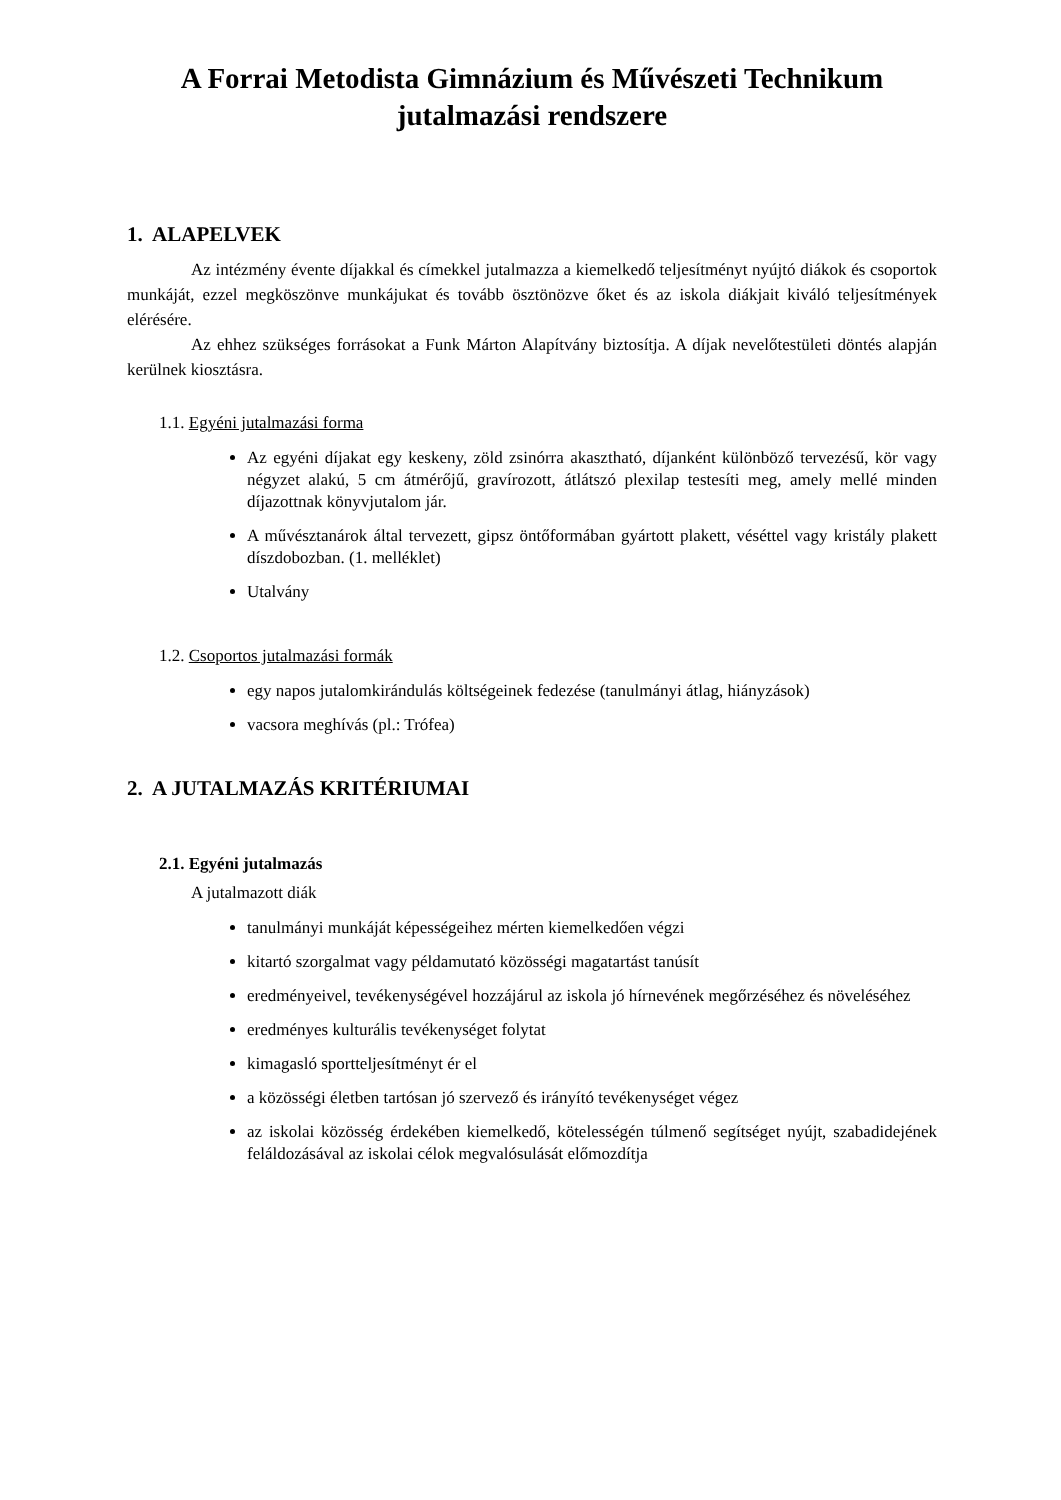A Forrai Metodista Gimnázium és Művészeti Technikum
jutalmazási rendszere
1. ALAPELVEK
Az intézmény évente díjakkal és címekkel jutalmazza a kiemelkedő teljesítményt nyújtó diákok és csoportok munkáját, ezzel megköszönve munkájukat és tovább ösztönözve őket és az iskola diákjait kiváló teljesítmények elérésére.
Az ehhez szükséges forrásokat a Funk Márton Alapítvány biztosítja. A díjak nevelőtestületi döntés alapján kerülnek kiosztásra.
1.1. Egyéni jutalmazási forma
Az egyéni díjakat egy keskeny, zöld zsinórra akasztható, díjanként különböző tervezésű, kör vagy négyzet alakú, 5 cm átmérőjű, gravírozott, átlátszó plexilap testesíti meg, amely mellé minden díjazottnak könyvjutalom jár.
A művésztanárok által tervezett, gipsz öntőformában gyártott plakett, véséttel vagy kristály plakett díszdobozban. (1. melléklet)
Utalvány
1.2. Csoportos jutalmazási formák
egy napos jutalomkirándulás költségeinek fedezése (tanulmányi átlag, hiányzások)
vacsora meghívás (pl.: Trófea)
2. A JUTALMAZÁS KRITÉRIUMAI
2.1. Egyéni jutalmazás
A jutalmazott diák
tanulmányi munkáját képességeihez mérten kiemelkedően végzi
kitartó szorgalmat vagy példamutató közösségi magatartást tanúsít
eredményeivel, tevékenységével hozzájárul az iskola jó hírnevének megőrzéséhez és növeléséhez
eredményes kulturális tevékenységet folytat
kimagasló sportteljesítményt ér el
a közösségi életben tartósan jó szervező és irányító tevékenységet végez
az iskolai közösség érdekében kiemelkedő, kötelességén túlmenő segítséget nyújt, szabadidejének feláldozásával az iskolai célok megvalósulását előmozdítja